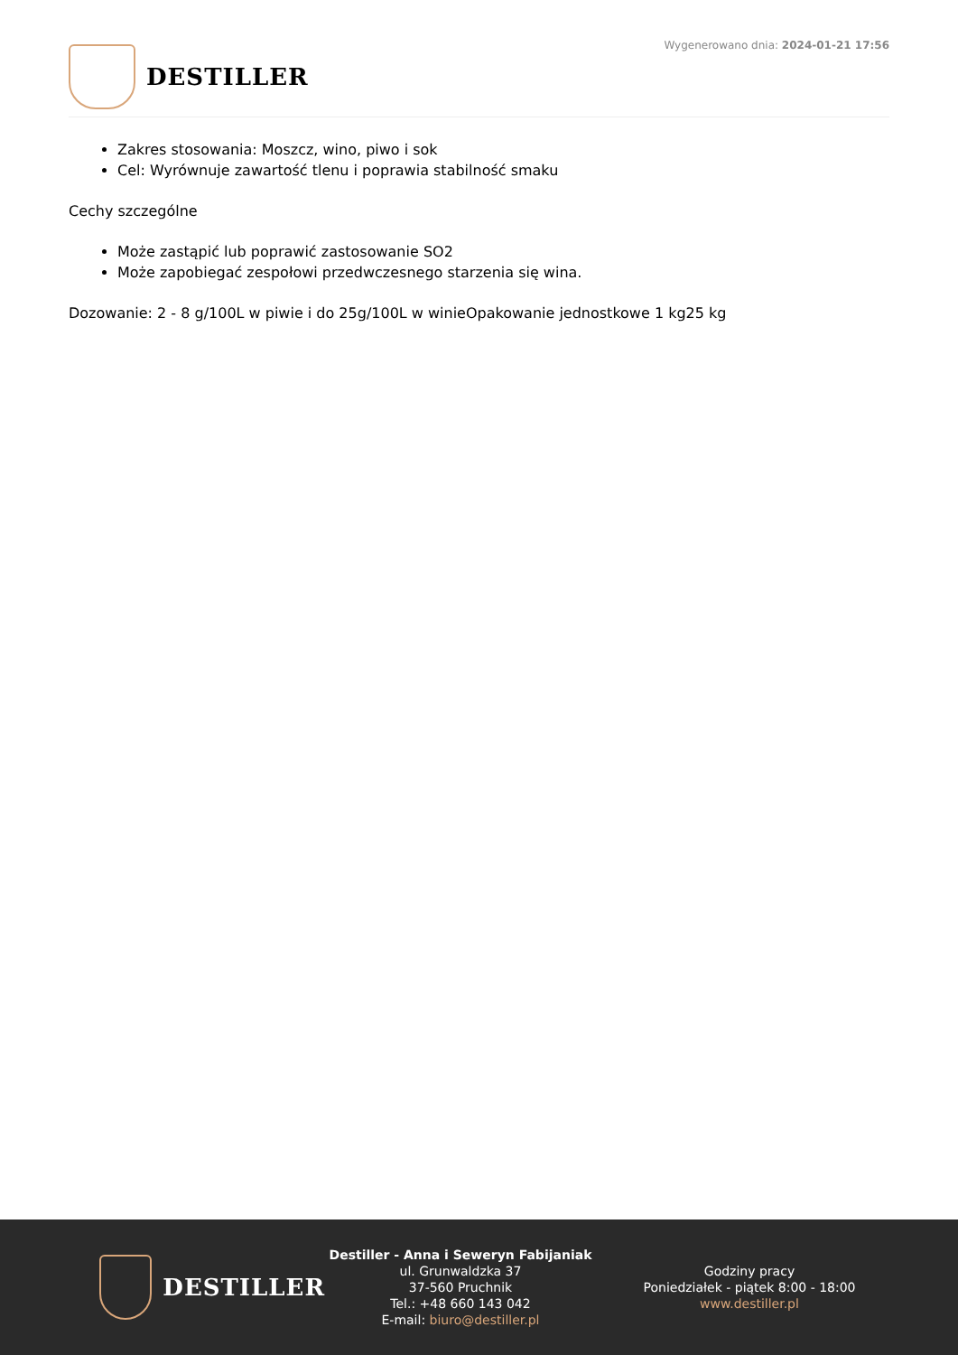DESTILLER
Wygenerowano dnia: 2024-01-21 17:56
Zakres stosowania: Moszcz, wino, piwo i sok
Cel: Wyrównuje zawartość tlenu i poprawia stabilność smaku
Cechy szczególne
Może zastąpić lub poprawić zastosowanie SO2
Może zapobiegać zespołowi przedwczesnego starzenia się wina.
Dozowanie: 2 - 8 g/100L w piwie i do 25g/100L w winieOpakowanie jednostkowe 1 kg25 kg
DESTILLER
Destiller - Anna i Seweryn Fabijaniak
ul. Grunwaldzka 37
37-560 Pruchnik
Tel.: +48 660 143 042
E-mail: biuro@destiller.pl
Godziny pracy
Poniedziałek - piątek 8:00 - 18:00
www.destiller.pl